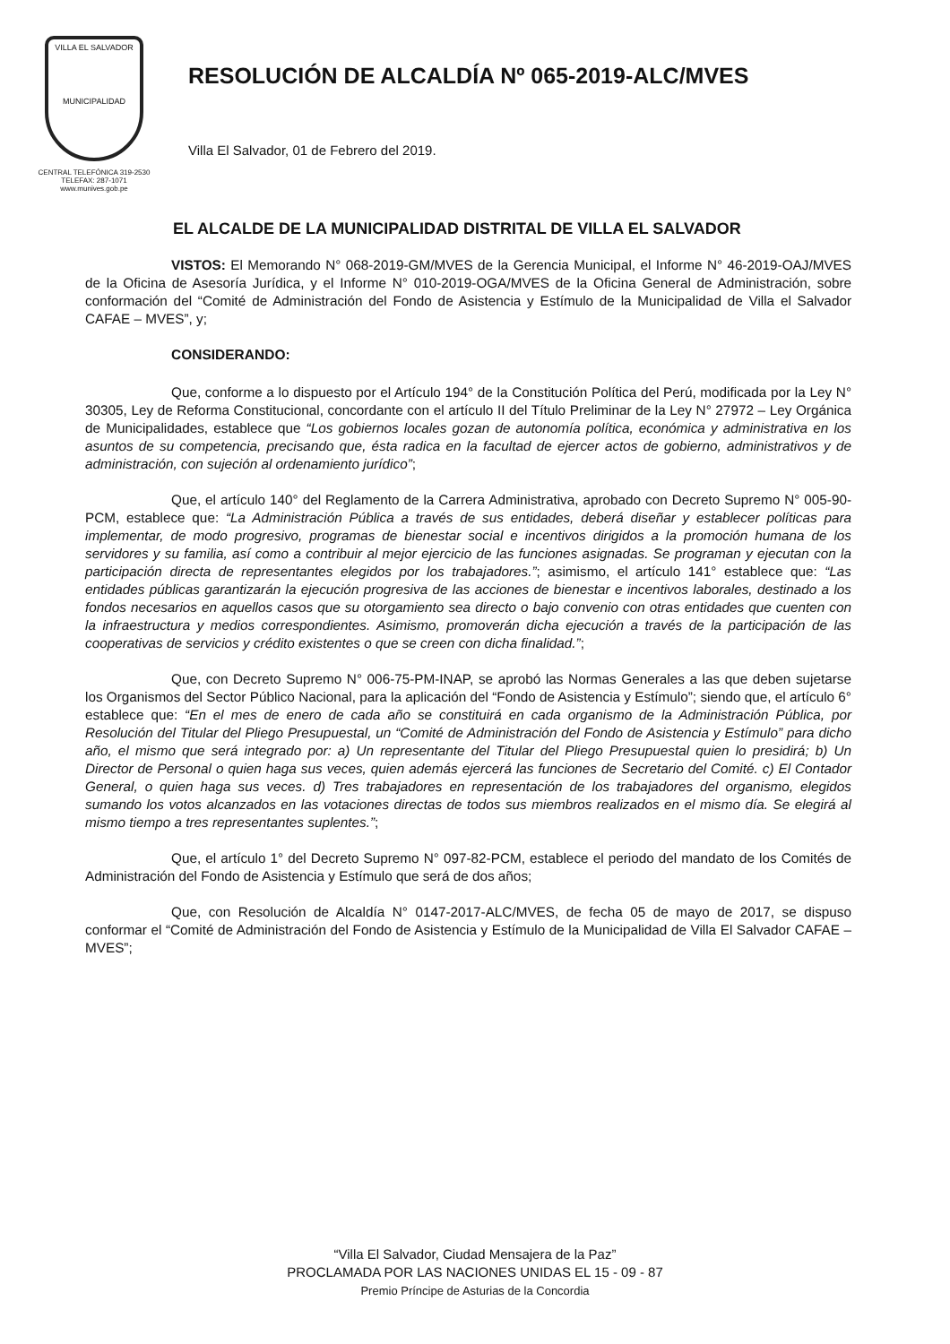VILLA EL SALVADOR
MUNICIPALIDAD
CENTRAL TELEFÓNICA 319-2530
TELEFAX: 287-1071
www.munives.gob.pe
RESOLUCIÓN DE ALCALDÍA Nº 065-2019-ALC/MVES
Villa El Salvador, 01 de Febrero del 2019.
EL ALCALDE DE LA MUNICIPALIDAD DISTRITAL DE VILLA EL SALVADOR
VISTOS: El Memorando N° 068-2019-GM/MVES de la Gerencia Municipal, el Informe N° 46-2019-OAJ/MVES de la Oficina de Asesoría Jurídica, y el Informe N° 010-2019-OGA/MVES de la Oficina General de Administración, sobre conformación del “Comité de Administración del Fondo de Asistencia y Estímulo de la Municipalidad de Villa el Salvador CAFAE – MVES”, y;
CONSIDERANDO:
Que, conforme a lo dispuesto por el Artículo 194° de la Constitución Política del Perú, modificada por la Ley N° 30305, Ley de Reforma Constitucional, concordante con el artículo II del Título Preliminar de la Ley N° 27972 – Ley Orgánica de Municipalidades, establece que “Los gobiernos locales gozan de autonomía política, económica y administrativa en los asuntos de su competencia, precisando que, ésta radica en la facultad de ejercer actos de gobierno, administrativos y de administración, con sujeción al ordenamiento jurídico”;
Que, el artículo 140° del Reglamento de la Carrera Administrativa, aprobado con Decreto Supremo N° 005-90-PCM, establece que: “La Administración Pública a través de sus entidades, deberá diseñar y establecer políticas para implementar, de modo progresivo, programas de bienestar social e incentivos dirigidos a la promoción humana de los servidores y su familia, así como a contribuir al mejor ejercicio de las funciones asignadas. Se programan y ejecutan con la participación directa de representantes elegidos por los trabajadores.”; asimismo, el artículo 141° establece que: “Las entidades públicas garantizarán la ejecución progresiva de las acciones de bienestar e incentivos laborales, destinado a los fondos necesarios en aquellos casos que su otorgamiento sea directo o bajo convenio con otras entidades que cuenten con la infraestructura y medios correspondientes. Asimismo, promoverán dicha ejecución a través de la participación de las cooperativas de servicios y crédito existentes o que se creen con dicha finalidad.”;
Que, con Decreto Supremo N° 006-75-PM-INAP, se aprobó las Normas Generales a las que deben sujetarse los Organismos del Sector Público Nacional, para la aplicación del “Fondo de Asistencia y Estímulo”; siendo que, el artículo 6° establece que: “En el mes de enero de cada año se constituirá en cada organismo de la Administración Pública, por Resolución del Titular del Pliego Presupuestal, un “Comité de Administración del Fondo de Asistencia y Estímulo” para dicho año, el mismo que será integrado por: a) Un representante del Titular del Pliego Presupuestal quien lo presidirá; b) Un Director de Personal o quien haga sus veces, quien además ejercerá las funciones de Secretario del Comité. c) El Contador General, o quien haga sus veces. d) Tres trabajadores en representación de los trabajadores del organismo, elegidos sumando los votos alcanzados en las votaciones directas de todos sus miembros realizados en el mismo día. Se elegirá al mismo tiempo a tres representantes suplentes.”;
Que, el artículo 1° del Decreto Supremo N° 097-82-PCM, establece el periodo del mandato de los Comités de Administración del Fondo de Asistencia y Estímulo que será de dos años;
Que, con Resolución de Alcaldía N° 0147-2017-ALC/MVES, de fecha 05 de mayo de 2017, se dispuso conformar el “Comité de Administración del Fondo de Asistencia y Estímulo de la Municipalidad de Villa El Salvador CAFAE – MVES”;
“Villa El Salvador, Ciudad Mensajera de la Paz”
PROCLAMADA POR LAS NACIONES UNIDAS EL 15 - 09 - 87
Premio Príncipe de Asturias de la Concordia